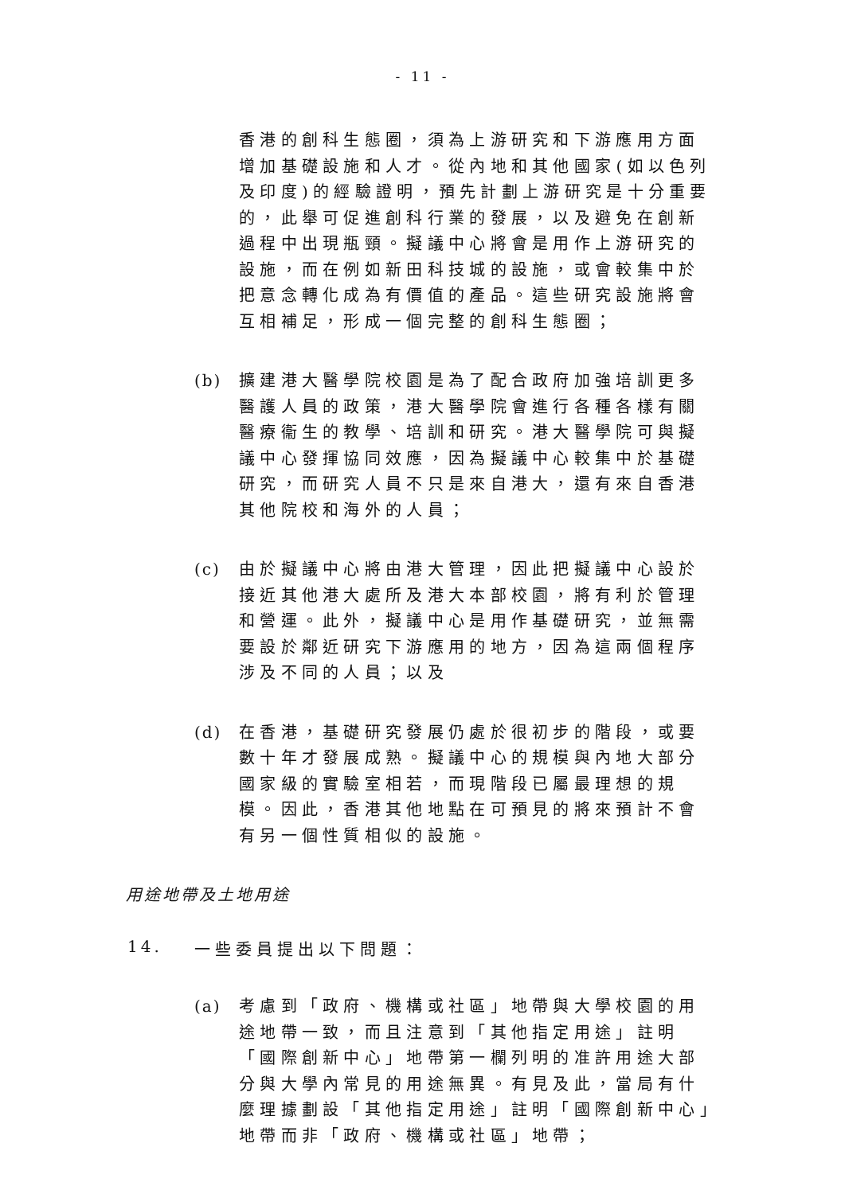- 11 -
香港的創科生態圈，須為上游研究和下游應用方面增加基礎設施和人才。從內地和其他國家(如以色列及印度)的經驗證明，預先計劃上游研究是十分重要的，此舉可促進創科行業的發展，以及避免在創新過程中出現瓶頸。擬議中心將會是用作上游研究的設施，而在例如新田科技城的設施，或會較集中於把意念轉化成為有價值的產品。這些研究設施將會互相補足，形成一個完整的創科生態圈；
(b) 擴建港大醫學院校園是為了配合政府加強培訓更多醫護人員的政策，港大醫學院會進行各種各樣有關醫療衞生的教學、培訓和研究。港大醫學院可與擬議中心發揮協同效應，因為擬議中心較集中於基礎研究，而研究人員不只是來自港大，還有來自香港其他院校和海外的人員；
(c) 由於擬議中心將由港大管理，因此把擬議中心設於接近其他港大處所及港大本部校園，將有利於管理和營運。此外，擬議中心是用作基礎研究，並無需要設於鄰近研究下游應用的地方，因為這兩個程序涉及不同的人員；以及
(d) 在香港，基礎研究發展仍處於很初步的階段，或要數十年才發展成熟。擬議中心的規模與內地大部分國家級的實驗室相若，而現階段已屬最理想的規模。因此，香港其他地點在可預見的將來預計不會有另一個性質相似的設施。
用途地帶及土地用途
14. 一些委員提出以下問題：
(a) 考慮到「政府、機構或社區」地帶與大學校園的用途地帶一致，而且注意到「其他指定用途」註明「國際創新中心」地帶第一欄列明的准許用途大部分與大學內常見的用途無異。有見及此，當局有什麼理據劃設「其他指定用途」註明「國際創新中心」地帶而非「政府、機構或社區」地帶；